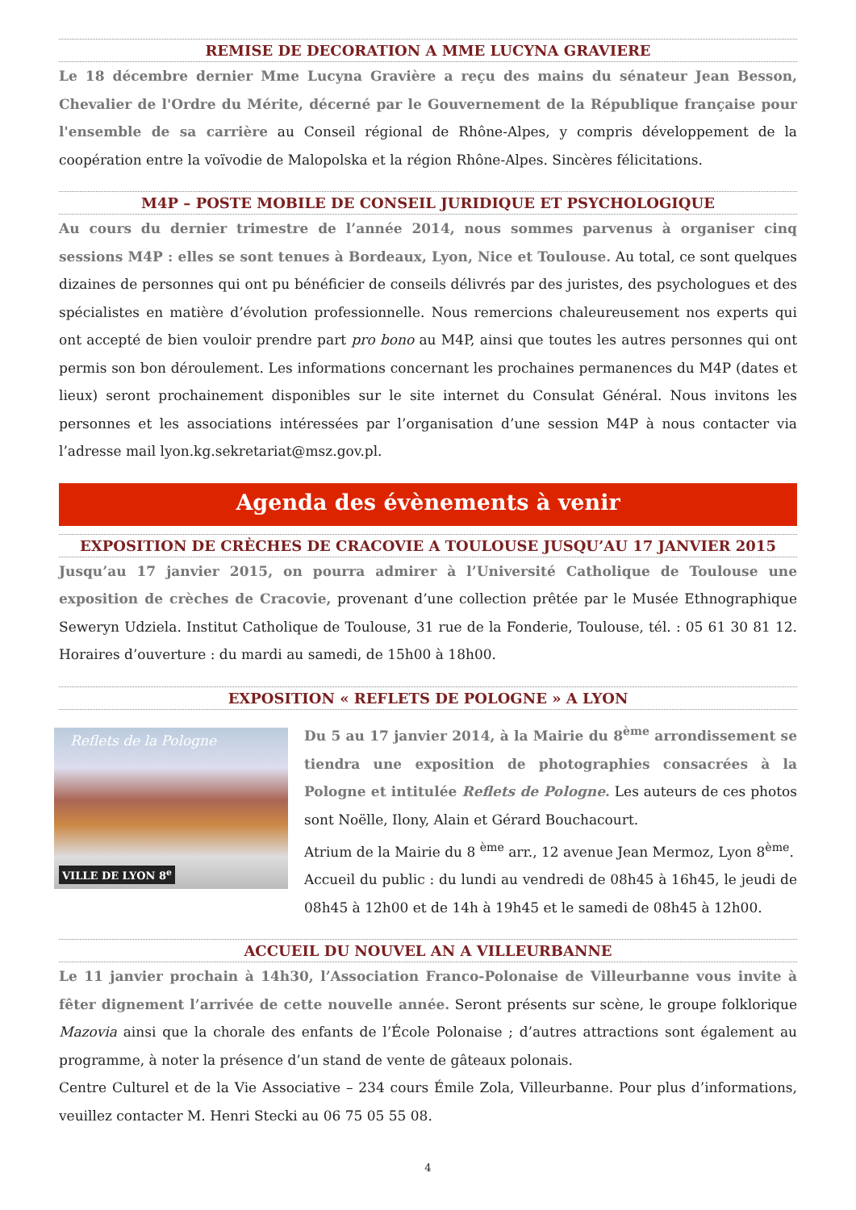REMISE DE DECORATION A MME LUCYNA GRAVIERE
Le 18 décembre dernier Mme Lucyna Gravière a reçu des mains du sénateur Jean Besson, Chevalier de l'Ordre du Mérite, décerné par le Gouvernement de la République française pour l'ensemble de sa carrière au Conseil régional de Rhône-Alpes, y compris développement de la coopération entre la voïvodie de Malopolska et la région Rhône-Alpes. Sincères félicitations.
M4P – POSTE MOBILE DE CONSEIL JURIDIQUE ET PSYCHOLOGIQUE
Au cours du dernier trimestre de l’année 2014, nous sommes parvenus à organiser cinq sessions M4P : elles se sont tenues à Bordeaux, Lyon, Nice et Toulouse. Au total, ce sont quelques dizaines de personnes qui ont pu bénéficier de conseils délivrés par des juristes, des psychologues et des spécialistes en matière d’évolution professionnelle. Nous remercions chaleureusement nos experts qui ont accepté de bien vouloir prendre part pro bono au M4P, ainsi que toutes les autres personnes qui ont permis son bon déroulement. Les informations concernant les prochaines permanences du M4P (dates et lieux) seront prochainement disponibles sur le site internet du Consulat Général. Nous invitons les personnes et les associations intéressées par l’organisation d’une session M4P à nous contacter via l’adresse mail lyon.kg.sekretariat@msz.gov.pl.
Agenda des évènements à venir
EXPOSITION DE CRÈCHES DE CRACOVIE A TOULOUSE JUSQU’AU 17 JANVIER 2015
Jusqu’au 17 janvier 2015, on pourra admirer à l’Université Catholique de Toulouse une exposition de crèches de Cracovie, provenant d’une collection prêtée par le Musée Ethnographique Seweryn Udziela. Institut Catholique de Toulouse, 31 rue de la Fonderie, Toulouse, tél. : 05 61 30 81 12. Horaires d’ouverture : du mardi au samedi, de 15h00 à 18h00.
EXPOSITION « REFLETS DE POLOGNE » A LYON
Reflets de la Pologne
VILLE DE LYON 8<sup>e</sup>
Du 5 au 17 janvier 2014, à la Mairie du 8<sup>ème</sup> arrondissement se tiendra une exposition de photographies consacrées à la Pologne et intitulée Reflets de Pologne. Les auteurs de ces photos sont Noëlle, Ilony, Alain et Gérard Bouchacourt.
Atrium de la Mairie du 8 <sup>ème</sup> arr., 12 avenue Jean Mermoz, Lyon 8<sup>ème</sup>.
Accueil du public : du lundi au vendredi de 08h45 à 16h45, le jeudi de 08h45 à 12h00 et de 14h à 19h45 et le samedi de 08h45 à 12h00.
ACCUEIL DU NOUVEL AN A VILLEURBANNE
Le 11 janvier prochain à 14h30, l’Association Franco-Polonaise de Villeurbanne vous invite à fêter dignement l’arrivée de cette nouvelle année. Seront présents sur scène, le groupe folklorique Mazovia ainsi que la chorale des enfants de l’École Polonaise ; d’autres attractions sont également au programme, à noter la présence d’un stand de vente de gâteaux polonais.
Centre Culturel et de la Vie Associative – 234 cours Émile Zola, Villeurbanne. Pour plus d’informations, veuillez contacter M. Henri Stecki au 06 75 05 55 08.
4